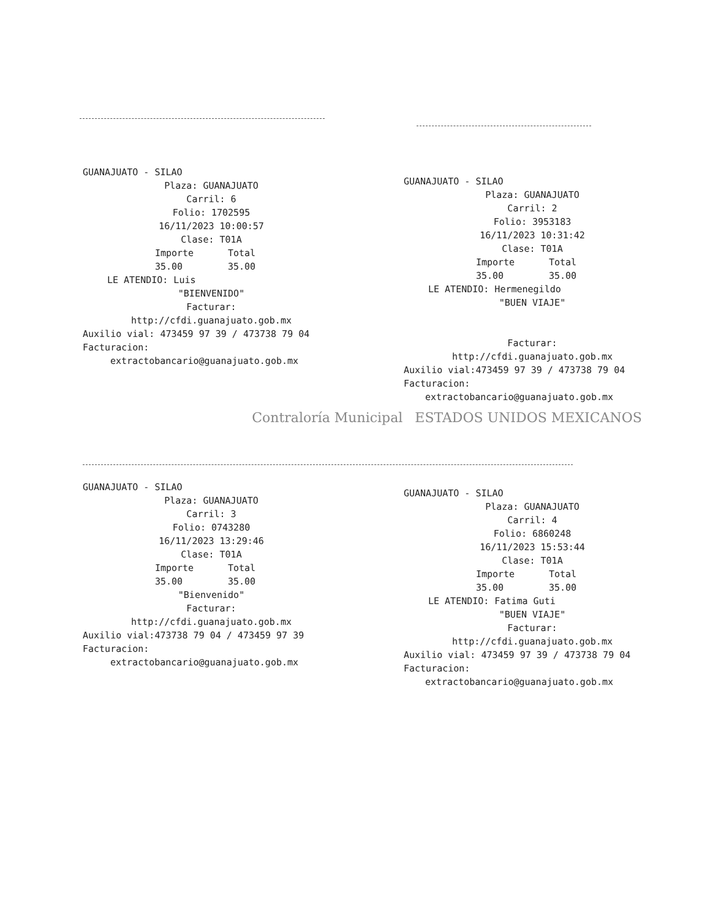GUANAJUATO - SILAO
Plaza: GUANAJUATO
Carril: 6
Folio: 1702595
16/11/2023 10:00:57
Clase: T01A
Importe
35.00 Total
35.00
LE ATENDIO: Luis
"BIENVENIDO"
Facturar:
http://cfdi.guanajuato.gob.mx
Auxilio vial: 473459 97 39 / 473738 79 04
Facturacion:
extractobancario@guanajuato.gob.mx
GUANAJUATO - SILAO
Plaza: GUANAJUATO
Carril: 2
Folio: 3953183
16/11/2023 10:31:42
Clase: T01A
Importe
35.00 Total
35.00
LE ATENDIO: Hermenegildo
"BUEN VIAJE"
Facturar:
http://cfdi.guanajuato.gob.mx
Auxilio vial:473459 97 39 / 473738 79 04
Facturacion:
extractobancario@guanajuato.gob.mx
Contraloría Municipal ESTADOS UNIDOS MEXICANOS
GUANAJUATO - SILAO
Plaza: GUANAJUATO
Carril: 3
Folio: 0743280
16/11/2023 13:29:46
Clase: T01A
Importe
35.00 Total
35.00
"Bienvenido"
Facturar:
http://cfdi.guanajuato.gob.mx
Auxilio vial:473738 79 04 / 473459 97 39
Facturacion:
extractobancario@guanajuato.gob.mx
GUANAJUATO - SILAO
Plaza: GUANAJUATO
Carril: 4
Folio: 6860248
16/11/2023 15:53:44
Clase: T01A
Importe
35.00 Total
35.00
LE ATENDIO: Fatima Guti
"BUEN VIAJE"
Facturar:
http://cfdi.guanajuato.gob.mx
Auxilio vial: 473459 97 39 / 473738 79 04
Facturacion:
extractobancario@guanajuato.gob.mx